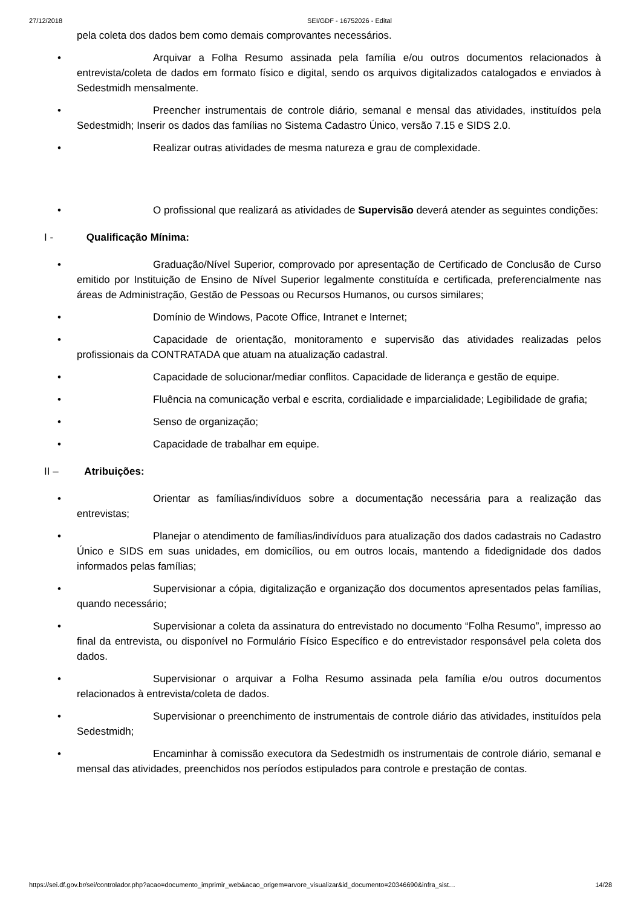27/12/2018 SEI/GDF - 16752026 - Edital
pela coleta dos dados bem como demais comprovantes necessários.
• Arquivar a Folha Resumo assinada pela família e/ou outros documentos relacionados à entrevista/coleta de dados em formato físico e digital, sendo os arquivos digitalizados catalogados e enviados à Sedestmidh mensalmente.
• Preencher instrumentais de controle diário, semanal e mensal das atividades, instituídos pela Sedestmidh; Inserir os dados das famílias no Sistema Cadastro Único, versão 7.15 e SIDS 2.0.
• Realizar outras atividades de mesma natureza e grau de complexidade.
• O profissional que realizará as atividades de Supervisão deverá atender as seguintes condições:
I - Qualificação Mínima:
• Graduação/Nível Superior, comprovado por apresentação de Certificado de Conclusão de Curso emitido por Instituição de Ensino de Nível Superior legalmente constituída e certificada, preferencialmente nas áreas de Administração, Gestão de Pessoas ou Recursos Humanos, ou cursos similares;
• Domínio de Windows, Pacote Office, Intranet e Internet;
• Capacidade de orientação, monitoramento e supervisão das atividades realizadas pelos profissionais da CONTRATADA que atuam na atualização cadastral.
• Capacidade de solucionar/mediar conflitos. Capacidade de liderança e gestão de equipe.
• Fluência na comunicação verbal e escrita, cordialidade e imparcialidade; Legibilidade de grafia;
• Senso de organização;
• Capacidade de trabalhar em equipe.
II – Atribuições:
• Orientar as famílias/indivíduos sobre a documentação necessária para a realização das entrevistas;
• Planejar o atendimento de famílias/indivíduos para atualização dos dados cadastrais no Cadastro Único e SIDS em suas unidades, em domicílios, ou em outros locais, mantendo a fidedignidade dos dados informados pelas famílias;
• Supervisionar a cópia, digitalização e organização dos documentos apresentados pelas famílias, quando necessário;
• Supervisionar a coleta da assinatura do entrevistado no documento “Folha Resumo”, impresso ao final da entrevista, ou disponível no Formulário Físico Específico e do entrevistador responsável pela coleta dos dados.
• Supervisionar o arquivar a Folha Resumo assinada pela família e/ou outros documentos relacionados à entrevista/coleta de dados.
• Supervisionar o preenchimento de instrumentais de controle diário das atividades, instituídos pela Sedestmidh;
• Encaminhar à comissão executora da Sedestmidh os instrumentais de controle diário, semanal e mensal das atividades, preenchidos nos períodos estipulados para controle e prestação de contas.
https://sei.df.gov.br/sei/controlador.php?acao=documento_imprimir_web&acao_origem=arvore_visualizar&id_documento=20346690&infra_sist… 14/28